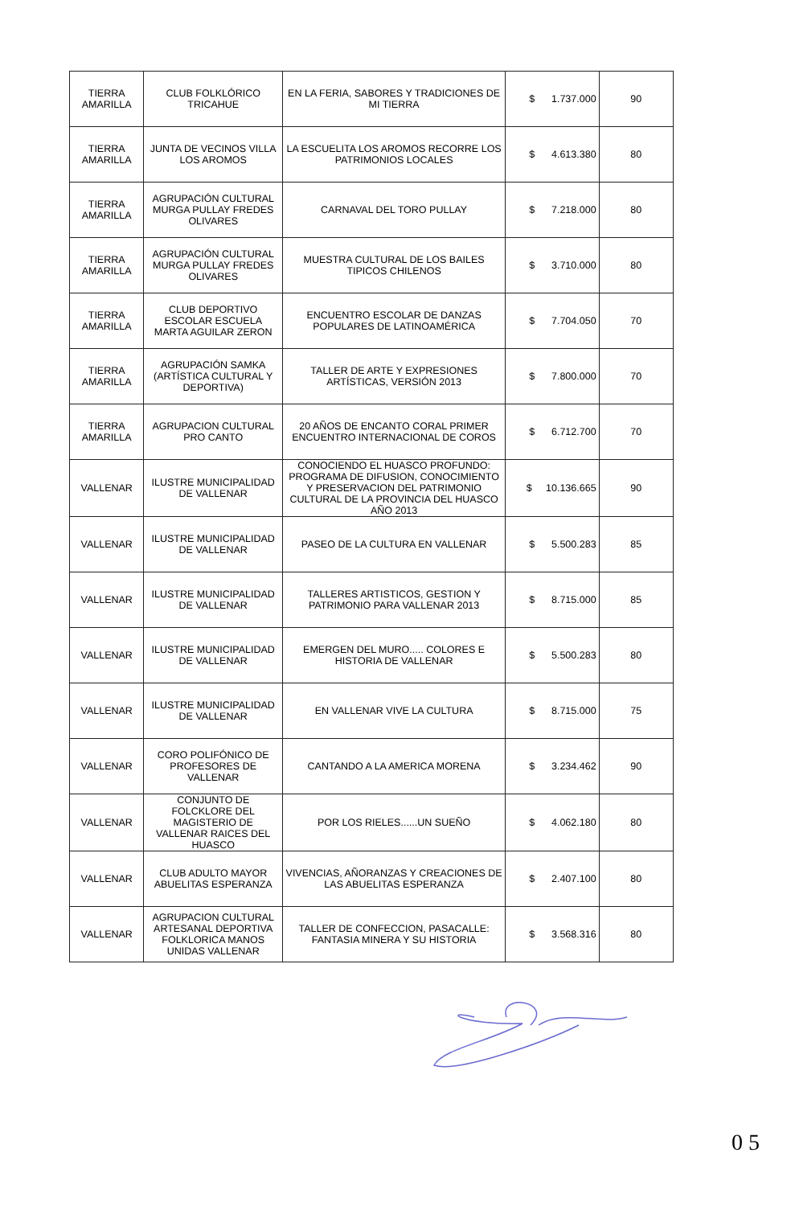| TIERRA AMARILLA | CLUB FOLKLÓRICO TRICAHUE | EN LA FERIA, SABORES Y TRADICIONES DE MI TIERRA | $ 1.737.000 | 90 |
| TIERRA AMARILLA | JUNTA DE VECINOS VILLA LOS AROMOS | LA ESCUELITA LOS AROMOS RECORRE LOS PATRIMONIOS LOCALES | $ 4.613.380 | 80 |
| TIERRA AMARILLA | AGRUPACIÓN CULTURAL MURGA PULLAY FREDES OLIVARES | CARNAVAL DEL TORO PULLAY | $ 7.218.000 | 80 |
| TIERRA AMARILLA | AGRUPACIÓN CULTURAL MURGA PULLAY FREDES OLIVARES | MUESTRA CULTURAL DE LOS BAILES TIPICOS CHILENOS | $ 3.710.000 | 80 |
| TIERRA AMARILLA | CLUB DEPORTIVO ESCOLAR ESCUELA MARTA AGUILAR ZERON | ENCUENTRO ESCOLAR DE DANZAS POPULARES DE LATINOAMÉRICA | $ 7.704.050 | 70 |
| TIERRA AMARILLA | AGRUPACIÓN SAMKA (ARTÍSTICA CULTURAL Y DEPORTIVA) | TALLER DE ARTE Y EXPRESIONES ARTÍSTICAS, VERSIÓN 2013 | $ 7.800.000 | 70 |
| TIERRA AMARILLA | AGRUPACION CULTURAL PRO CANTO | 20 AÑOS DE ENCANTO CORAL PRIMER ENCUENTRO INTERNACIONAL DE COROS | $ 6.712.700 | 70 |
| VALLENAR | ILUSTRE MUNICIPALIDAD DE VALLENAR | CONOCIENDO EL HUASCO PROFUNDO: PROGRAMA DE DIFUSION, CONOCIMIENTO Y PRESERVACION DEL PATRIMONIO CULTURAL DE LA PROVINCIA DEL HUASCO AÑO 2013 | $ 10.136.665 | 90 |
| VALLENAR | ILUSTRE MUNICIPALIDAD DE VALLENAR | PASEO DE LA CULTURA EN VALLENAR | $ 5.500.283 | 85 |
| VALLENAR | ILUSTRE MUNICIPALIDAD DE VALLENAR | TALLERES ARTISTICOS, GESTION Y PATRIMONIO PARA VALLENAR 2013 | $ 8.715.000 | 85 |
| VALLENAR | ILUSTRE MUNICIPALIDAD DE VALLENAR | EMERGEN DEL MURO..... COLORES E HISTORIA DE VALLENAR | $ 5.500.283 | 80 |
| VALLENAR | ILUSTRE MUNICIPALIDAD DE VALLENAR | EN VALLENAR VIVE LA CULTURA | $ 8.715.000 | 75 |
| VALLENAR | CORO POLIFÓNICO DE PROFESORES DE VALLENAR | CANTANDO A LA AMERICA MORENA | $ 3.234.462 | 90 |
| VALLENAR | CONJUNTO DE FOLCKLORE DEL MAGISTERIO DE VALLENAR RAICES DEL HUASCO | POR LOS RIELES......UN SUEÑO | $ 4.062.180 | 80 |
| VALLENAR | CLUB ADULTO MAYOR ABUELITAS ESPERANZA | VIVENCIAS, AÑORANZAS Y CREACIONES DE LAS ABUELITAS ESPERANZA | $ 2.407.100 | 80 |
| VALLENAR | AGRUPACION CULTURAL ARTESANAL DEPORTIVA FOLKLORICA MANOS UNIDAS VALLENAR | TALLER DE CONFECCION, PASACALLE: FANTASIA MINERA Y SU HISTORIA | $ 3.568.316 | 80 |
0 5